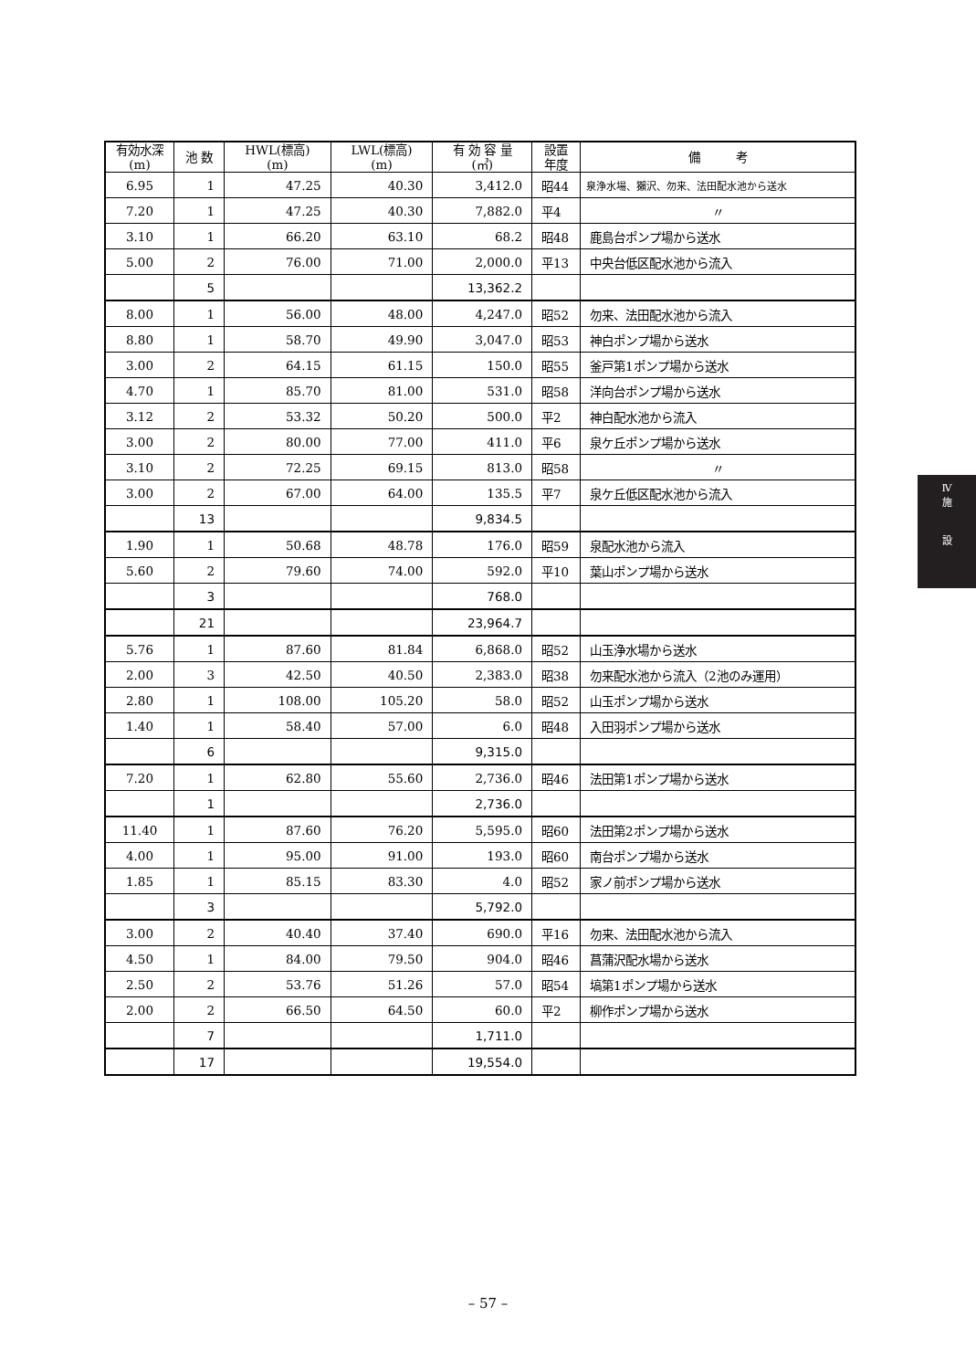| 有効水深 (m) | 池 数 | HWL(標高) (m) | LWL(標高) (m) | 有 効 容 量 (㎥) | 設置 年度 | 備 考 |
| --- | --- | --- | --- | --- | --- | --- |
| 6.95 | 1 | 47.25 | 40.30 | 3,412.0 | 昭44 | 泉浄水場、獺沢、勿来、法田配水池から送水 |
| 7.20 | 1 | 47.25 | 40.30 | 7,882.0 | 平4 | 〃 |
| 3.10 | 1 | 66.20 | 63.10 | 68.2 | 昭48 | 鹿島台ポンプ場から送水 |
| 5.00 | 2 | 76.00 | 71.00 | 2,000.0 | 平13 | 中央台低区配水池から流入 |
| | 5 | | | 13,362.2 | | |
| 8.00 | 1 | 56.00 | 48.00 | 4,247.0 | 昭52 | 勿来、法田配水池から流入 |
| 8.80 | 1 | 58.70 | 49.90 | 3,047.0 | 昭53 | 神白ポンプ場から送水 |
| 3.00 | 2 | 64.15 | 61.15 | 150.0 | 昭55 | 釜戸第1ポンプ場から送水 |
| 4.70 | 1 | 85.70 | 81.00 | 531.0 | 昭58 | 洋向台ポンプ場から送水 |
| 3.12 | 2 | 53.32 | 50.20 | 500.0 | 平2 | 神白配水池から流入 |
| 3.00 | 2 | 80.00 | 77.00 | 411.0 | 平6 | 泉ケ丘ポンプ場から送水 |
| 3.10 | 2 | 72.25 | 69.15 | 813.0 | 昭58 | 〃 |
| 3.00 | 2 | 67.00 | 64.00 | 135.5 | 平7 | 泉ケ丘低区配水池から流入 |
| | 13 | | | 9,834.5 | | |
| 1.90 | 1 | 50.68 | 48.78 | 176.0 | 昭59 | 泉配水池から流入 |
| 5.60 | 2 | 79.60 | 74.00 | 592.0 | 平10 | 葉山ポンプ場から送水 |
| | 3 | | | 768.0 | | |
| | 21 | | | 23,964.7 | | |
| 5.76 | 1 | 87.60 | 81.84 | 6,868.0 | 昭52 | 山玉浄水場から送水 |
| 2.00 | 3 | 42.50 | 40.50 | 2,383.0 | 昭38 | 勿来配水池から流入（2池のみ運用） |
| 2.80 | 1 | 108.00 | 105.20 | 58.0 | 昭52 | 山玉ポンプ場から送水 |
| 1.40 | 1 | 58.40 | 57.00 | 6.0 | 昭48 | 入田羽ポンプ場から送水 |
| | 6 | | | 9,315.0 | | |
| 7.20 | 1 | 62.80 | 55.60 | 2,736.0 | 昭46 | 法田第1ポンプ場から送水 |
| | 1 | | | 2,736.0 | | |
| 11.40 | 1 | 87.60 | 76.20 | 5,595.0 | 昭60 | 法田第2ポンプ場から送水 |
| 4.00 | 1 | 95.00 | 91.00 | 193.0 | 昭60 | 南台ポンプ場から送水 |
| 1.85 | 1 | 85.15 | 83.30 | 4.0 | 昭52 | 家ノ前ポンプ場から送水 |
| | 3 | | | 5,792.0 | | |
| 3.00 | 2 | 40.40 | 37.40 | 690.0 | 平16 | 勿来、法田配水池から流入 |
| 4.50 | 1 | 84.00 | 79.50 | 904.0 | 昭46 | 菖蒲沢配水場から送水 |
| 2.50 | 2 | 53.76 | 51.26 | 57.0 | 昭54 | 塙第1ポンプ場から送水 |
| 2.00 | 2 | 66.50 | 64.50 | 60.0 | 平2 | 柳作ポンプ場から送水 |
| | 7 | | | 1,711.0 | | |
| | 17 | | | 19,554.0 | | |
Ⅳ
施
設
– 57 –